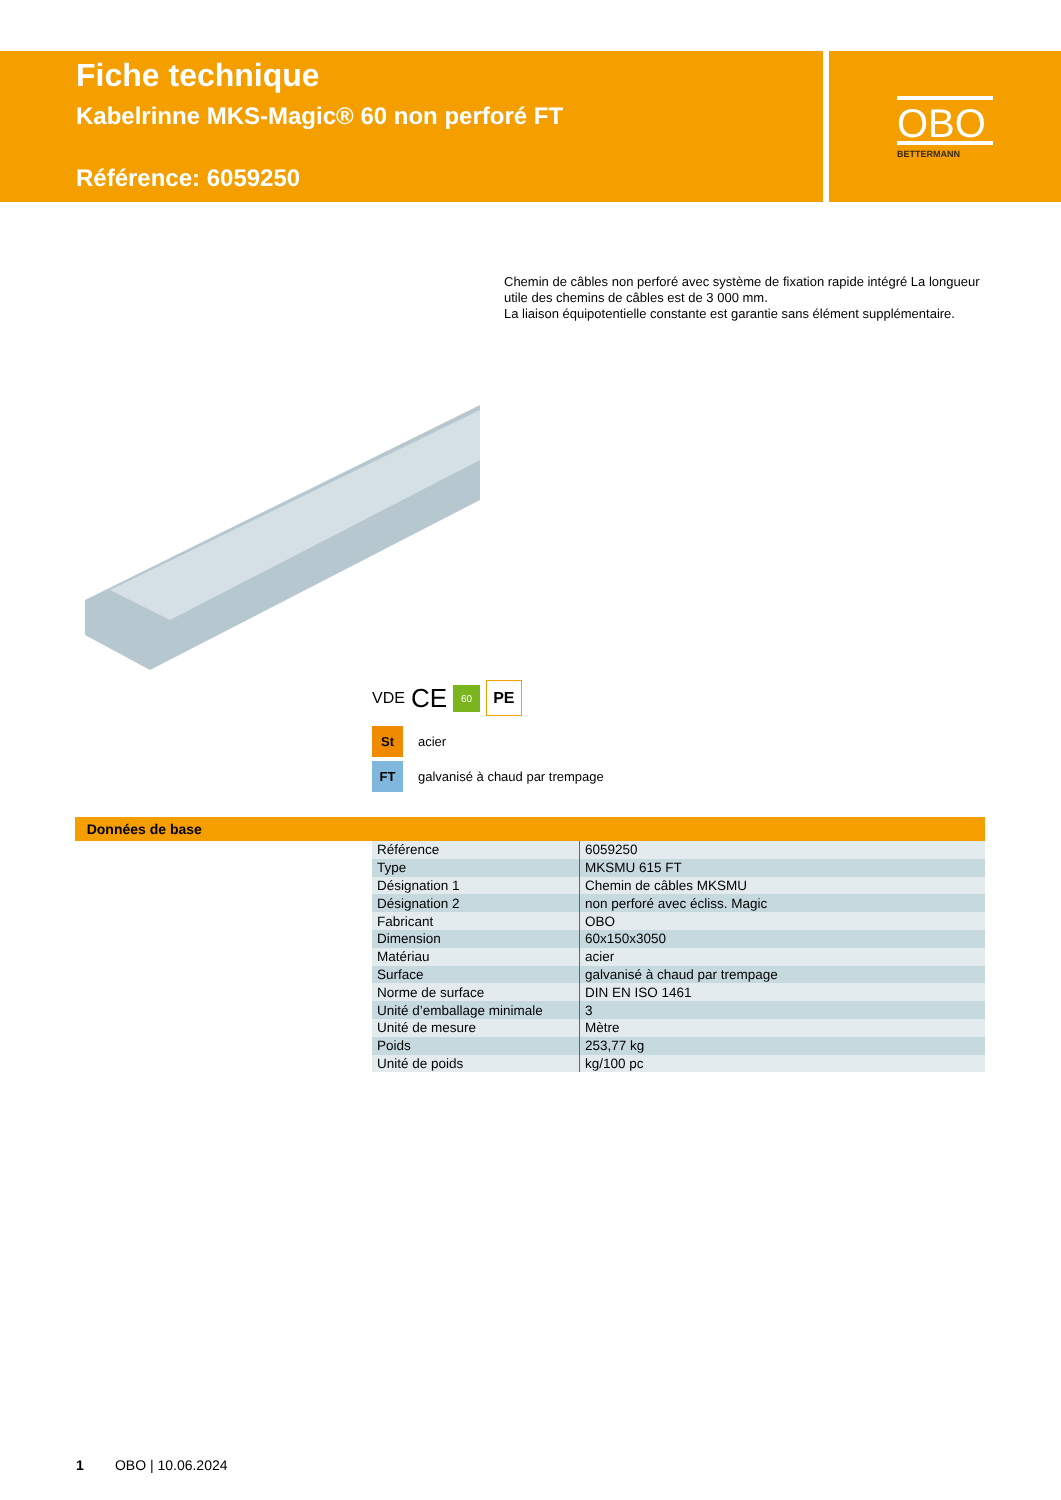Fiche technique
Kabelrinne MKS-Magic® 60 non perforé FT
Référence: 6059250
OBO
BETTERMANN
Chemin de câbles non perforé avec système de fixation rapide intégré La longueur utile des chemins de câbles est de 3 000 mm.
La liaison équipotentielle constante est garantie sans élément supplémentaire.
VDE CE 60 PE
St acier
FT galvanisé à chaud par trempage
Données de base
| Référence | 6059250 |
| Type | MKSMU 615 FT |
| Désignation 1 | Chemin de câbles MKSMU |
| Désignation 2 | non perforé avec écliss. Magic |
| Fabricant | OBO |
| Dimension | 60x150x3050 |
| Matériau | acier |
| Surface | galvanisé à chaud par trempage |
| Norme de surface | DIN EN ISO 1461 |
| Unité d’emballage minimale | 3 |
| Unité de mesure | Mètre |
| Poids | 253,77 kg |
| Unité de poids | kg/100 pc |
1 OBO | 10.06.2024